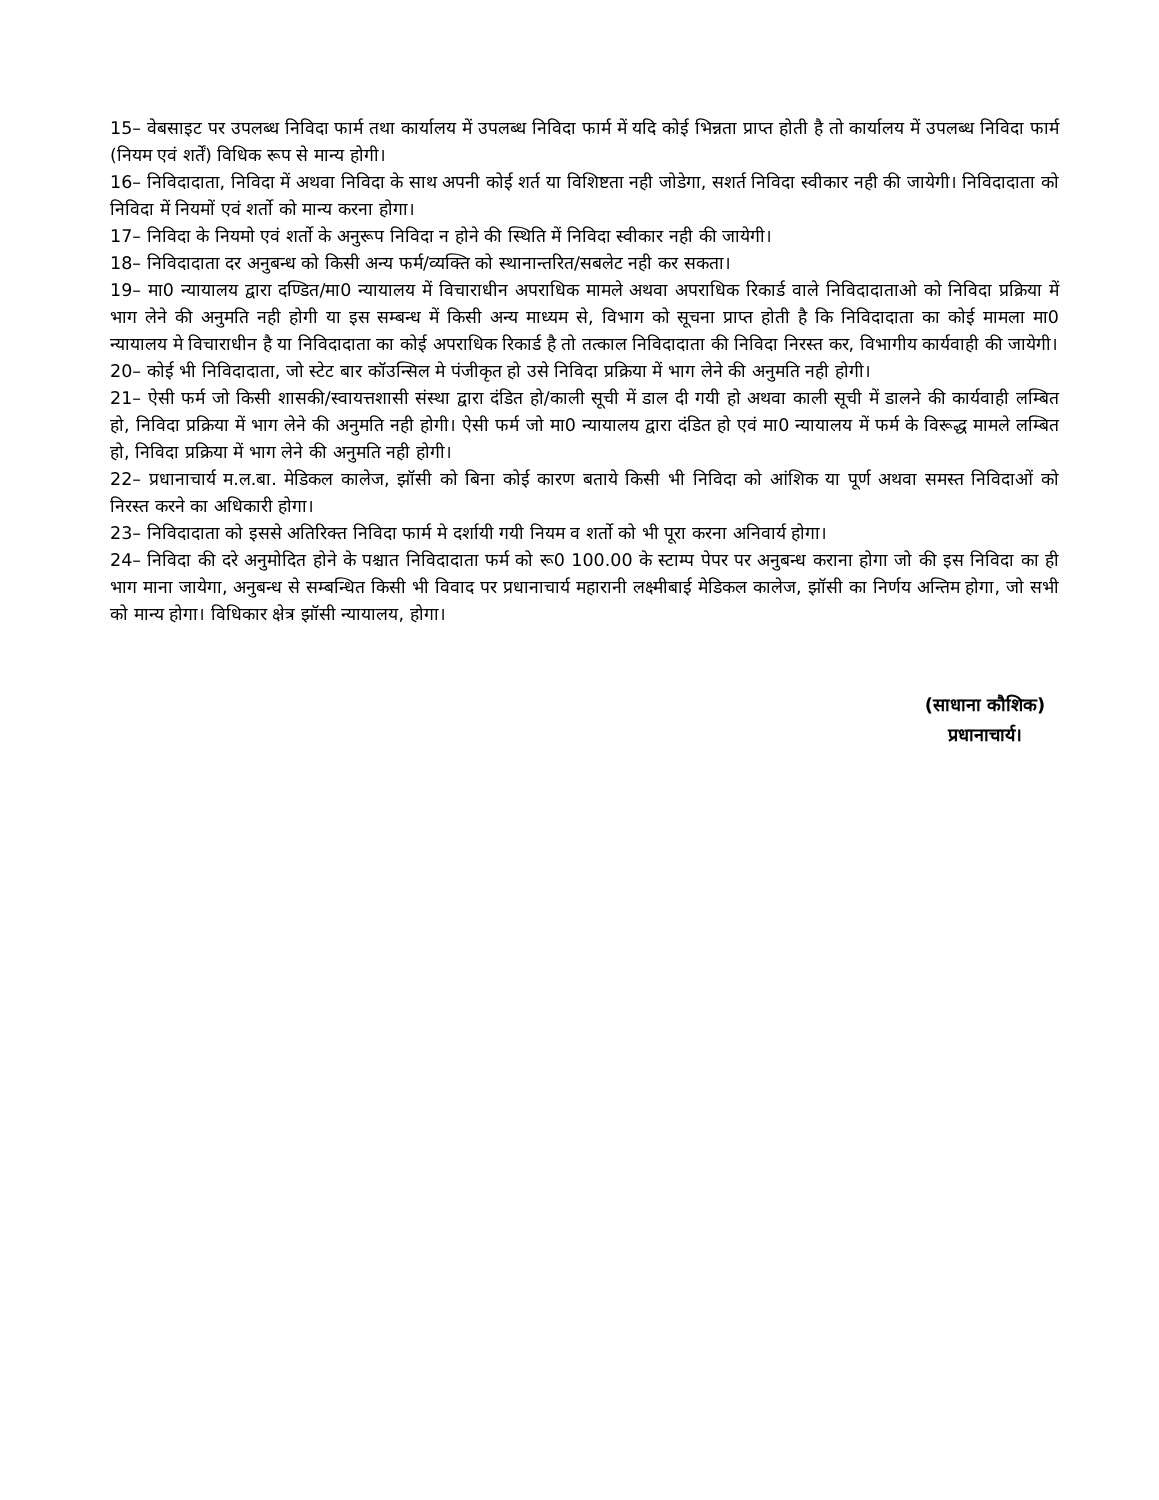15– वेबसाइट पर उपलब्ध निविदा फार्म तथा कार्यालय में उपलब्ध निविदा फार्म में यदि कोई भिन्नता प्राप्त होती है तो कार्यालय में उपलब्ध निविदा फार्म (नियम एवं शर्तें) विधिक रूप से मान्य होगी।
16– निविदादाता, निविदा में अथवा निविदा के साथ अपनी कोई शर्त या विशिष्टता नही जोडेगा, सशर्त निविदा स्वीकार नही की जायेगी। निविदादाता को निविदा में नियमों एवं शर्तो को मान्य करना होगा।
17– निविदा के नियमो एवं शर्तो के अनुरूप निविदा न होने की स्थिति में निविदा स्वीकार नही की जायेगी।
18– निविदादाता दर अनुबन्ध को किसी अन्य फर्म/व्यक्ति को स्थानान्तरित/सबलेट नही कर सकता।
19– मा0 न्यायालय द्वारा दण्डित/मा0 न्यायालय में विचाराधीन अपराधिक मामले अथवा अपराधिक रिकार्ड वाले निविदादाताओ को निविदा प्रक्रिया में भाग लेने की अनुमति नही होगी या इस सम्बन्ध में किसी अन्य माध्यम से, विभाग को सूचना प्राप्त होती है कि निविदादाता का कोई मामला मा0 न्यायालय मे विचाराधीन है या निविदादाता का कोई अपराधिक रिकार्ड है तो तत्काल निविदादाता की निविदा निरस्त कर, विभागीय कार्यवाही की जायेगी।
20– कोई भी निविदादाता, जो स्टेट बार कॉउन्सिल मे पंजीकृत हो उसे निविदा प्रक्रिया में भाग लेने की अनुमति नही होगी।
21– ऐसी फर्म जो किसी शासकी/स्वायत्तशासी संस्था द्वारा दंडित हो/काली सूची में डाल दी गयी हो अथवा काली सूची में डालने की कार्यवाही लम्बित हो, निविदा प्रक्रिया में भाग लेने की अनुमति नही होगी। ऐसी फर्म जो मा0 न्यायालय द्वारा दंडित हो एवं मा0 न्यायालय में फर्म के विरूद्ध मामले लम्बित हो, निविदा प्रक्रिया में भाग लेने की अनुमति नही होगी।
22– प्रधानाचार्य म.ल.बा. मेडिकल कालेज, झॉसी को बिना कोई कारण बताये किसी भी निविदा को आंशिक या पूर्ण अथवा समस्त निविदाओं को निरस्त करने का अधिकारी होगा।
23– निविदादाता को इससे अतिरिक्त निविदा फार्म मे दर्शायी गयी नियम व शर्तो को भी पूरा करना अनिवार्य होगा।
24– निविदा की दरे अनुमोदित होने के पश्चात निविदादाता फर्म को रू0 100.00 के स्टाम्प पेपर पर अनुबन्ध कराना होगा जो की इस निविदा का ही भाग माना जायेगा, अनुबन्ध से सम्बन्धित किसी भी विवाद पर प्रधानाचार्य महारानी लक्ष्मीबाई मेडिकल कालेज, झॉसी का निर्णय अन्तिम होगा, जो सभी को मान्य होगा। विधिकार क्षेत्र झॉसी न्यायालय, होगा।
(साधाना कौशिक)
प्रधानाचार्य।